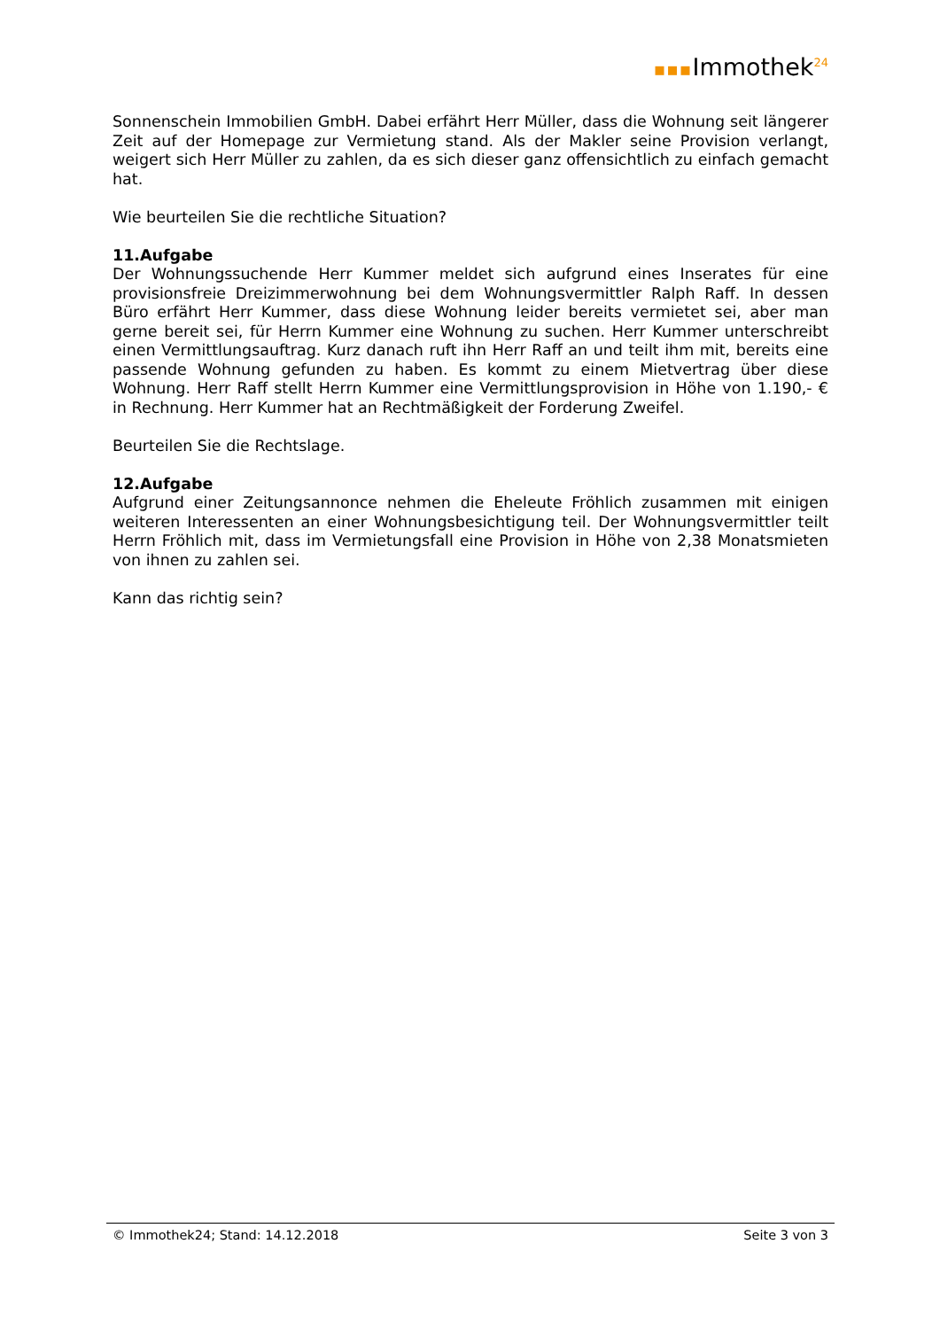▪▪▪Immothek<sup>24</sup>
Sonnenschein Immobilien GmbH. Dabei erfährt Herr Müller, dass die Wohnung seit längerer Zeit auf der Homepage zur Vermietung stand. Als der Makler seine Provision verlangt, weigert sich Herr Müller zu zahlen, da es sich dieser ganz offensichtlich zu einfach gemacht hat.
Wie beurteilen Sie die rechtliche Situation?
11.Aufgabe
Der Wohnungssuchende Herr Kummer meldet sich aufgrund eines Inserates für eine provisionsfreie Dreizimmerwohnung bei dem Wohnungsvermittler Ralph Raff. In dessen Büro erfährt Herr Kummer, dass diese Wohnung leider bereits vermietet sei, aber man gerne bereit sei, für Herrn Kummer eine Wohnung zu suchen. Herr Kummer unterschreibt einen Vermittlungsauftrag. Kurz danach ruft ihn Herr Raff an und teilt ihm mit, bereits eine passende Wohnung gefunden zu haben. Es kommt zu einem Mietvertrag über diese Wohnung. Herr Raff stellt Herrn Kummer eine Vermittlungsprovision in Höhe von 1.190,- € in Rechnung. Herr Kummer hat an Rechtmäßigkeit der Forderung Zweifel.
Beurteilen Sie die Rechtslage.
12.Aufgabe
Aufgrund einer Zeitungsannonce nehmen die Eheleute Fröhlich zusammen mit einigen weiteren Interessenten an einer Wohnungsbesichtigung teil. Der Wohnungsvermittler teilt Herrn Fröhlich mit, dass im Vermietungsfall eine Provision in Höhe von 2,38 Monatsmieten von ihnen zu zahlen sei.
Kann das richtig sein?
© Immothek24; Stand: 14.12.2018 Seite 3 von 3